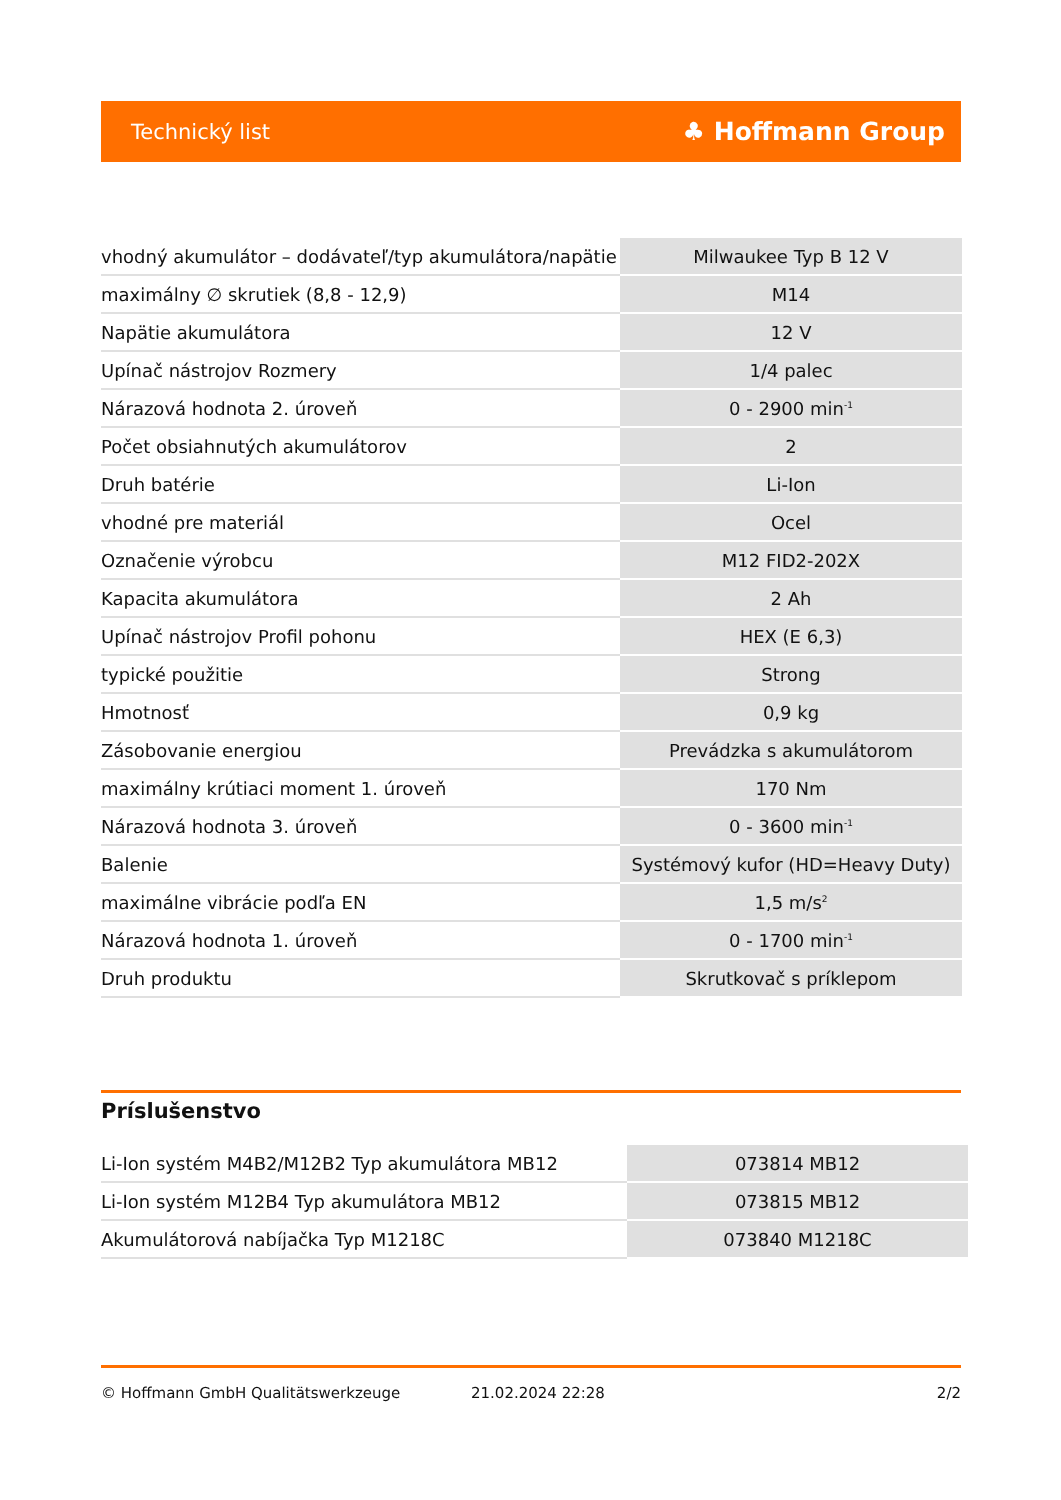Technický list ♣ Hoffmann Group
| vhodný akumulátor – dodávateľ/typ akumulátora/napätie | Milwaukee Typ B 12 V |
| maximálny ∅ skrutiek (8,8 - 12,9) | M14 |
| Napätie akumulátora | 12 V |
| Upínač nástrojov Rozmery | 1/4 palec |
| Nárazová hodnota 2. úroveň | 0 - 2900 min<sup>-1</sup> |
| Počet obsiahnutých akumulátorov | 2 |
| Druh batérie | Li-Ion |
| vhodné pre materiál | Ocel |
| Označenie výrobcu | M12 FID2-202X |
| Kapacita akumulátora | 2 Ah |
| Upínač nástrojov Profil pohonu | HEX (E 6,3) |
| typické použitie | Strong |
| Hmotnosť | 0,9 kg |
| Zásobovanie energiou | Prevádzka s akumulátorom |
| maximálny krútiaci moment 1. úroveň | 170 Nm |
| Nárazová hodnota 3. úroveň | 0 - 3600 min<sup>-1</sup> |
| Balenie | Systémový kufor (HD=Heavy Duty) |
| maximálne vibrácie podľa EN | 1,5 m/s<sup>2</sup> |
| Nárazová hodnota 1. úroveň | 0 - 1700 min<sup>-1</sup> |
| Druh produktu | Skrutkovač s príklepom |
Príslušenstvo
| Li-Ion systém M4B2/M12B2 Typ akumulátora MB12 | 073814 MB12 |
| Li-Ion systém M12B4 Typ akumulátora MB12 | 073815 MB12 |
| Akumulátorová nabíjačka Typ M1218C | 073840 M1218C |
© Hoffmann GmbH Qualitätswerkzeuge 21.02.2024 22:28 2/2